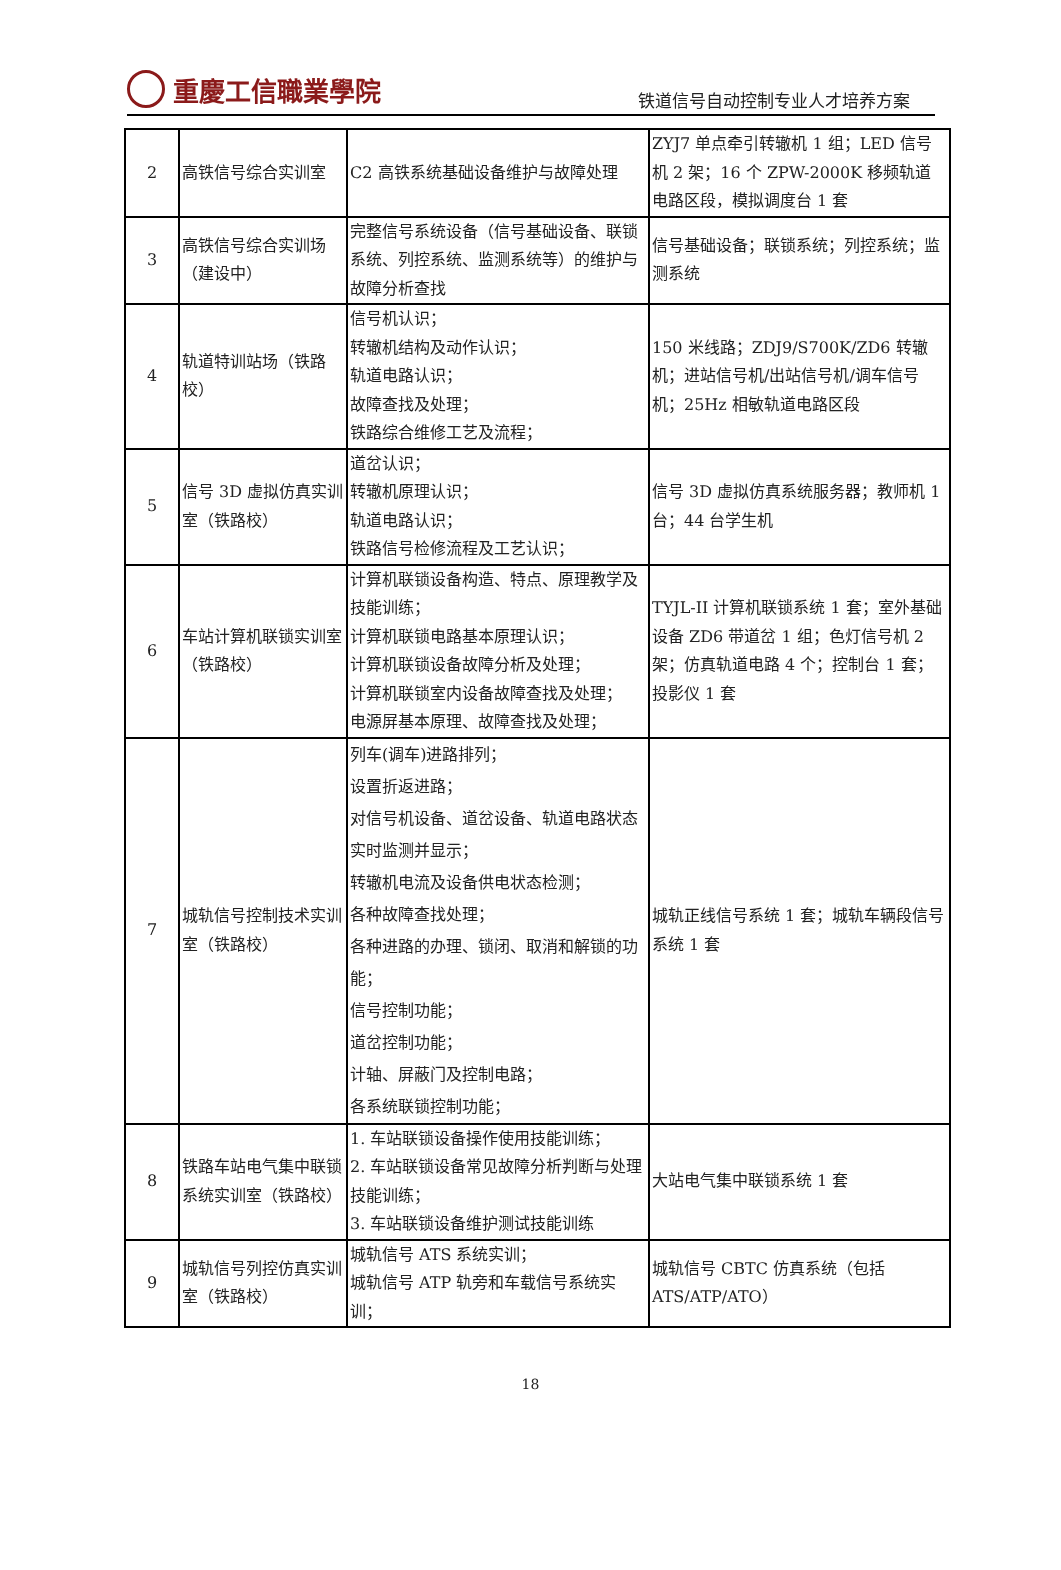重慶工信職業學院
铁道信号自动控制专业人才培养方案
| 2 | 高铁信号综合实训室 | C2 高铁系统基础设备维护与故障处理 | ZYJ7 单点牵引转辙机 1 组；LED 信号机 2 架；16 个 ZPW-2000K 移频轨道电路区段，模拟调度台 1 套 |
| 3 | 高铁信号综合实训场（建设中） | 完整信号系统设备（信号基础设备、联锁系统、列控系统、监测系统等）的维护与故障分析查找 | 信号基础设备；联锁系统；列控系统；监测系统 |
| 4 | 轨道特训站场（铁路校） | 信号机认识； 转辙机结构及动作认识； 轨道电路认识； 故障查找及处理； 铁路综合维修工艺及流程； | 150 米线路；ZDJ9/S700K/ZD6 转辙机；进站信号机/出站信号机/调车信号机；25Hz 相敏轨道电路区段 |
| 5 | 信号 3D 虚拟仿真实训室（铁路校） | 道岔认识； 转辙机原理认识； 轨道电路认识； 铁路信号检修流程及工艺认识； | 信号 3D 虚拟仿真系统服务器；教师机 1 台；44 台学生机 |
| 6 | 车站计算机联锁实训室（铁路校） | 计算机联锁设备构造、特点、原理教学及技能训练； 计算机联锁电路基本原理认识； 计算机联锁设备故障分析及处理； 计算机联锁室内设备故障查找及处理； 电源屏基本原理、故障查找及处理； | TYJL-II 计算机联锁系统 1 套；室外基础设备 ZD6 带道岔 1 组；色灯信号机 2 架；仿真轨道电路 4 个；控制台 1 套；投影仪 1 套 |
| 7 | 城轨信号控制技术实训室（铁路校） | 列车(调车)进路排列； 设置折返进路； 对信号机设备、道岔设备、轨道电路状态实时监测并显示； 转辙机电流及设备供电状态检测； 各种故障查找处理； 各种进路的办理、锁闭、取消和解锁的功能； 信号控制功能； 道岔控制功能； 计轴、屏蔽门及控制电路； 各系统联锁控制功能； | 城轨正线信号系统 1 套；城轨车辆段信号系统 1 套 |
| 8 | 铁路车站电气集中联锁系统实训室（铁路校） | 1. 车站联锁设备操作使用技能训练； 2. 车站联锁设备常见故障分析判断与处理技能训练； 3. 车站联锁设备维护测试技能训练 | 大站电气集中联锁系统 1 套 |
| 9 | 城轨信号列控仿真实训室（铁路校） | 城轨信号 ATS 系统实训； 城轨信号 ATP 轨旁和车载信号系统实训； | 城轨信号 CBTC 仿真系统（包括 ATS/ATP/ATO） |
18